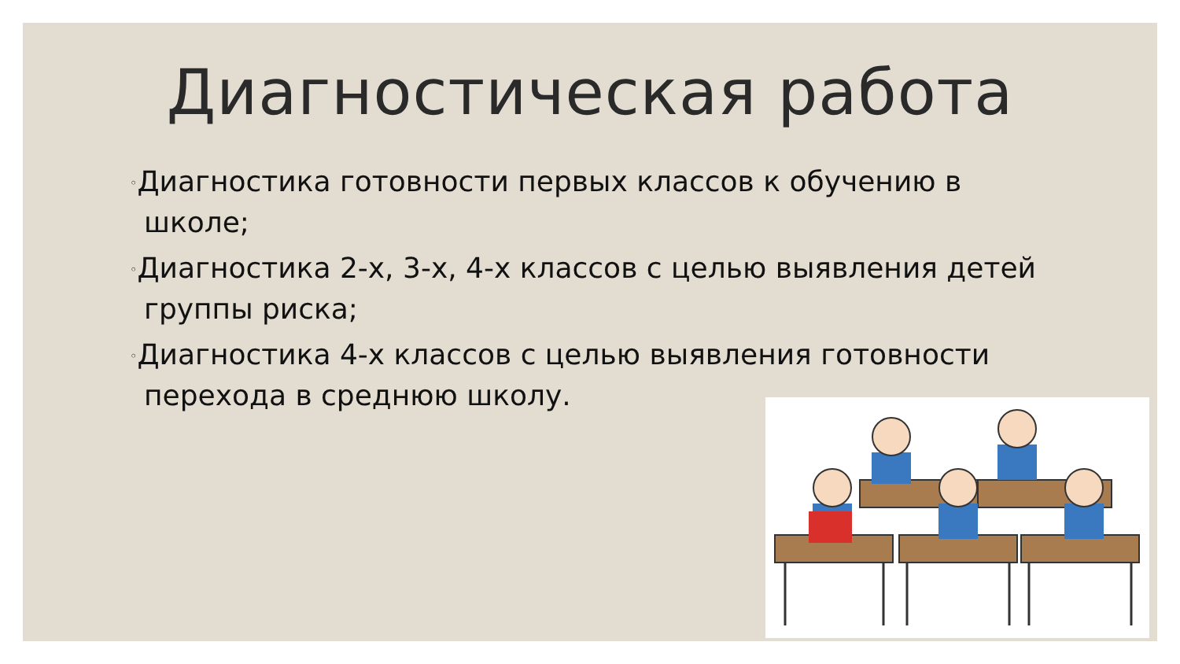Диагностическая работа
◦Диагностика готовности первых классов к обучению в школе;
◦Диагностика 2-х, 3-х, 4-х классов с целью выявления детей группы риска;
◦Диагностика 4-х классов с целью выявления готовности перехода в среднюю школу.